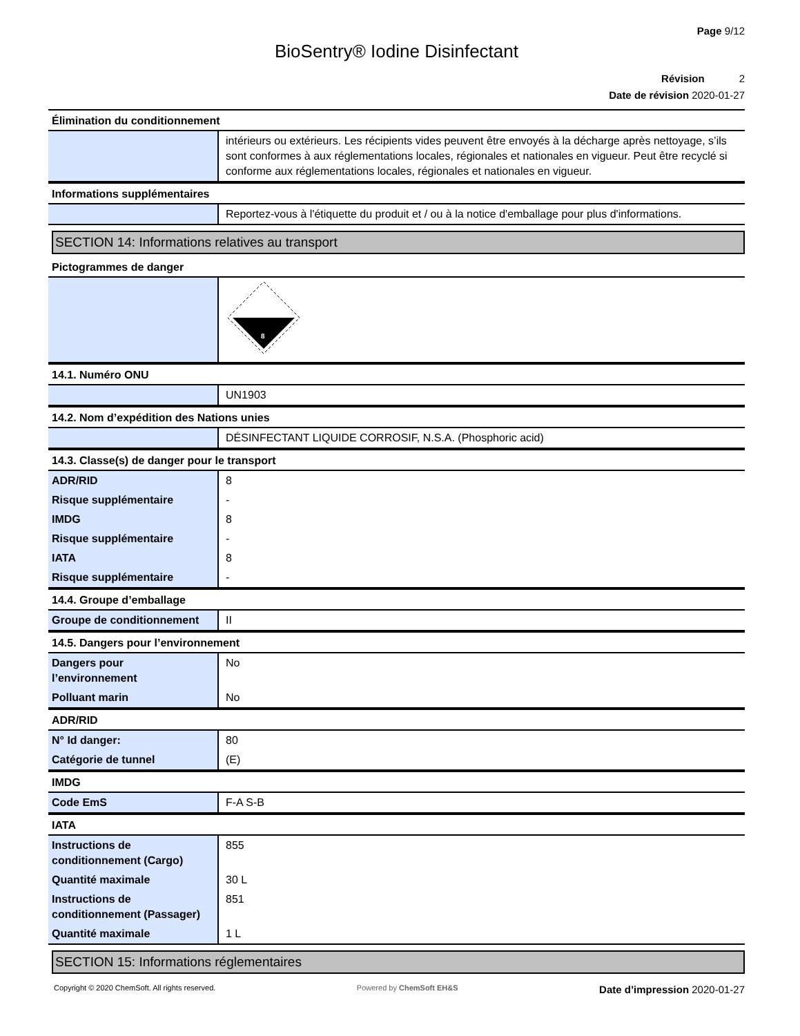Page 9/12
BioSentry® Iodine Disinfectant
Révision 2
Date de révision 2020-01-27
Élimination du conditionnement
| | intérieurs ou extérieurs. Les récipients vides peuvent être envoyés à la décharge après nettoyage, s’ils sont conformes à aux réglementations locales, régionales et nationales en vigueur. Peut être recyclé si conforme aux réglementations locales, régionales et nationales en vigueur. |
Informations supplémentaires
| | Reportez-vous à l'étiquette du produit et / ou à la notice d'emballage pour plus d'informations. |
SECTION 14: Informations relatives au transport
Pictogrammes de danger
| | 8 |
14.1. Numéro ONU
| | UN1903 |
14.2. Nom d’expédition des Nations unies
| | DÉSINFECTANT LIQUIDE CORROSIF, N.S.A. (Phosphoric acid) |
14.3. Classe(s) de danger pour le transport
| ADR/RID | 8 |
| Risque supplémentaire | - |
| IMDG | 8 |
| Risque supplémentaire | - |
| IATA | 8 |
| Risque supplémentaire | - |
14.4. Groupe d’emballage
| Groupe de conditionnement | II |
14.5. Dangers pour l’environnement
| Dangers pour l’environnement | No |
| Polluant marin | No |
ADR/RID
| N° Id danger: | 80 |
| Catégorie de tunnel | (E) |
IMDG
| Code EmS | F-A S-B |
IATA
| Instructions de conditionnement (Cargo) | 855 |
| Quantité maximale | 30 L |
| Instructions de conditionnement (Passager) | 851 |
| Quantité maximale | 1 L |
SECTION 15: Informations réglementaires
Copyright © 2020 ChemSoft. All rights reserved. Powered by ChemSoft EH&S Date d’impression 2020-01-27